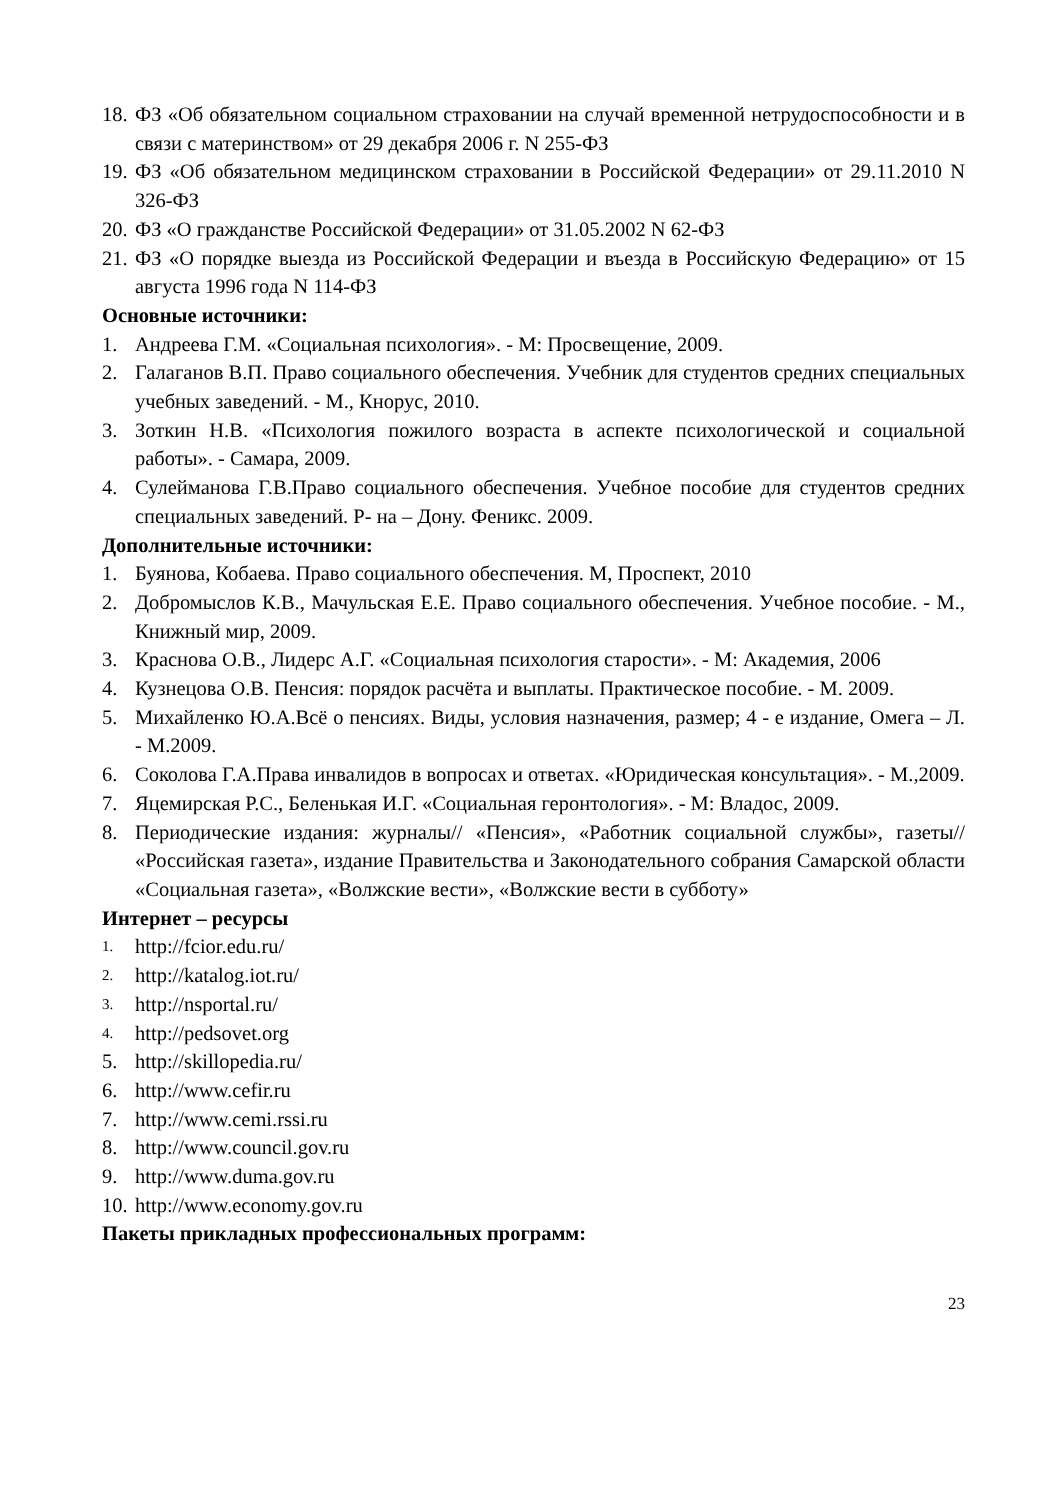18. ФЗ «Об обязательном социальном страховании на случай временной нетрудоспособности и в связи с материнством» от 29 декабря 2006 г. N 255-ФЗ
19. ФЗ «Об обязательном медицинском страховании в Российской Федерации» от 29.11.2010 N 326-ФЗ
20. ФЗ «О гражданстве Российской Федерации» от 31.05.2002 N 62-ФЗ
21. ФЗ «О порядке выезда из Российской Федерации и въезда в Российскую Федерацию» от 15 августа 1996 года N 114-ФЗ
Основные источники:
1. Андреева Г.М. «Социальная психология». - М: Просвещение, 2009.
2. Галаганов В.П. Право социального обеспечения. Учебник для студентов средних специальных учебных заведений. - М., Кнорус, 2010.
3. Зоткин Н.В. «Психология пожилого возраста в аспекте психологической и социальной работы». - Самара, 2009.
4. Сулейманова Г.В.Право социального обеспечения. Учебное пособие для студентов средних специальных заведений. Р- на – Дону. Феникс. 2009.
Дополнительные источники:
1. Буянова, Кобаева. Право социального обеспечения. М, Проспект, 2010
2. Добромыслов К.В., Мачульская Е.Е. Право социального обеспечения. Учебное пособие. - М., Книжный мир, 2009.
3. Краснова О.В., Лидерс А.Г. «Социальная психология старости». - М: Академия, 2006
4. Кузнецова О.В. Пенсия: порядок расчёта и выплаты. Практическое пособие. - М. 2009.
5. Михайленко Ю.А.Всё о пенсиях. Виды, условия назначения, размер; 4 - е издание, Омега – Л. - М.2009.
6. Соколова Г.А.Права инвалидов в вопросах и ответах. «Юридическая консультация». - М.,2009.
7. Яцемирская Р.С., Беленькая И.Г. «Социальная геронтология». - М: Владос, 2009.
8. Периодические издания: журналы// «Пенсия», «Работник социальной службы», газеты// «Российская газета», издание Правительства и Законодательного собрания Самарской области «Социальная газета», «Волжские вести», «Волжские вести в субботу»
Интернет – ресурсы
1. http://fcior.edu.ru/
2. http://katalog.iot.ru/
3. http://nsportal.ru/
4. http://pedsovet.org
5. http://skillopedia.ru/
6. http://www.cefir.ru
7. http://www.cemi.rssi.ru
8. http://www.council.gov.ru
9. http://www.duma.gov.ru
10. http://www.economy.gov.ru
Пакеты прикладных профессиональных программ:
23